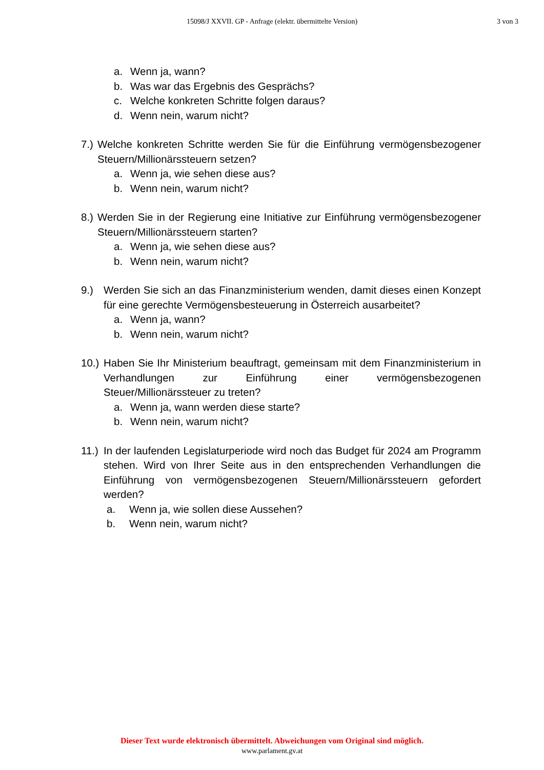15098/J XXVII. GP - Anfrage (elektr. übermittelte Version)
3 von 3
a. Wenn ja, wann?
b. Was war das Ergebnis des Gesprächs?
c. Welche konkreten Schritte folgen daraus?
d. Wenn nein, warum nicht?
7.) Welche konkreten Schritte werden Sie für die Einführung vermögensbezogener Steuern/Millionärssteuern setzen?
a. Wenn ja, wie sehen diese aus?
b. Wenn nein, warum nicht?
8.) Werden Sie in der Regierung eine Initiative zur Einführung vermögensbezogener Steuern/Millionärssteuern starten?
a. Wenn ja, wie sehen diese aus?
b. Wenn nein, warum nicht?
9.) Werden Sie sich an das Finanzministerium wenden, damit dieses einen Konzept für eine gerechte Vermögensbesteuerung in Österreich ausarbeitet?
a. Wenn ja, wann?
b. Wenn nein, warum nicht?
10.) Haben Sie Ihr Ministerium beauftragt, gemeinsam mit dem Finanzministerium in Verhandlungen zur Einführung einer vermögensbezogenen Steuer/Millionärssteuer zu treten?
a. Wenn ja, wann werden diese starte?
b. Wenn nein, warum nicht?
11.) In der laufenden Legislaturperiode wird noch das Budget für 2024 am Programm stehen. Wird von Ihrer Seite aus in den entsprechenden Verhandlungen die Einführung von vermögensbezogenen Steuern/Millionärssteuern gefordert werden?
a. Wenn ja, wie sollen diese Aussehen?
b. Wenn nein, warum nicht?
Dieser Text wurde elektronisch übermittelt. Abweichungen vom Original sind möglich.
www.parlament.gv.at